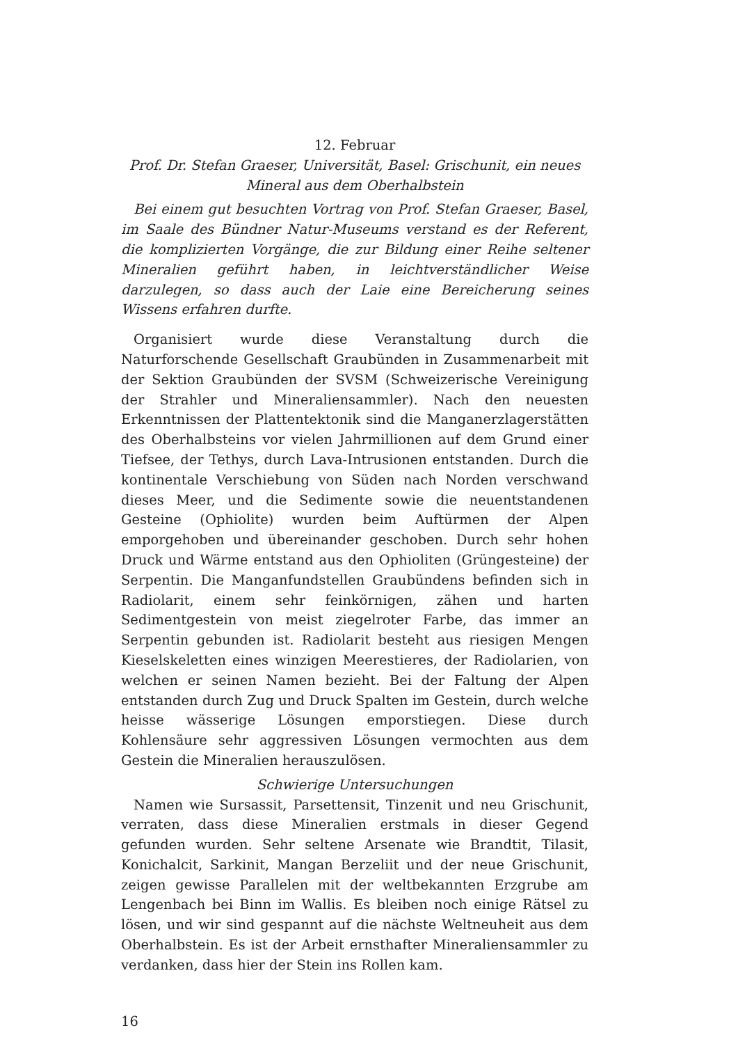12. Februar
Prof. Dr. Stefan Graeser, Universität, Basel: Grischunit, ein neues Mineral aus dem Oberhalbstein
Bei einem gut besuchten Vortrag von Prof. Stefan Graeser, Basel, im Saale des Bündner Natur-Museums verstand es der Referent, die komplizierten Vorgänge, die zur Bildung einer Reihe seltener Mineralien geführt haben, in leichtverständlicher Weise darzulegen, so dass auch der Laie eine Bereicherung seines Wissens erfahren durfte.
Organisiert wurde diese Veranstaltung durch die Naturforschende Gesellschaft Graubünden in Zusammenarbeit mit der Sektion Graubünden der SVSM (Schweizerische Vereinigung der Strahler und Mineraliensammler). Nach den neuesten Erkenntnissen der Plattentektonik sind die Manganerzlagerstätten des Oberhalbsteins vor vielen Jahrmillionen auf dem Grund einer Tiefsee, der Tethys, durch Lava-Intrusionen entstanden. Durch die kontinentale Verschiebung von Süden nach Norden verschwand dieses Meer, und die Sedimente sowie die neuentstandenen Gesteine (Ophiolite) wurden beim Auftürmen der Alpen emporgehoben und übereinander geschoben. Durch sehr hohen Druck und Wärme entstand aus den Ophioliten (Grüngesteine) der Serpentin. Die Manganfundstellen Graubündens befinden sich in Radiolarit, einem sehr feinkörnigen, zähen und harten Sedimentgestein von meist ziegelroter Farbe, das immer an Serpentin gebunden ist. Radiolarit besteht aus riesigen Mengen Kieselskeletten eines winzigen Meerestieres, der Radiolarien, von welchen er seinen Namen bezieht. Bei der Faltung der Alpen entstanden durch Zug und Druck Spalten im Gestein, durch welche heisse wässerige Lösungen emporstiegen. Diese durch Kohlensäure sehr aggressiven Lösungen vermochten aus dem Gestein die Mineralien herauszulösen.
Schwierige Untersuchungen
Namen wie Sursassit, Parsettensit, Tinzenit und neu Grischunit, verraten, dass diese Mineralien erstmals in dieser Gegend gefunden wurden. Sehr seltene Arsenate wie Brandtit, Tilasit, Konichalcit, Sarkinit, Mangan Berzeliit und der neue Grischunit, zeigen gewisse Parallelen mit der weltbekannten Erzgrube am Lengenbach bei Binn im Wallis. Es bleiben noch einige Rätsel zu lösen, und wir sind gespannt auf die nächste Weltneuheit aus dem Oberhalbstein. Es ist der Arbeit ernsthafter Mineraliensammler zu verdanken, dass hier der Stein ins Rollen kam.
16